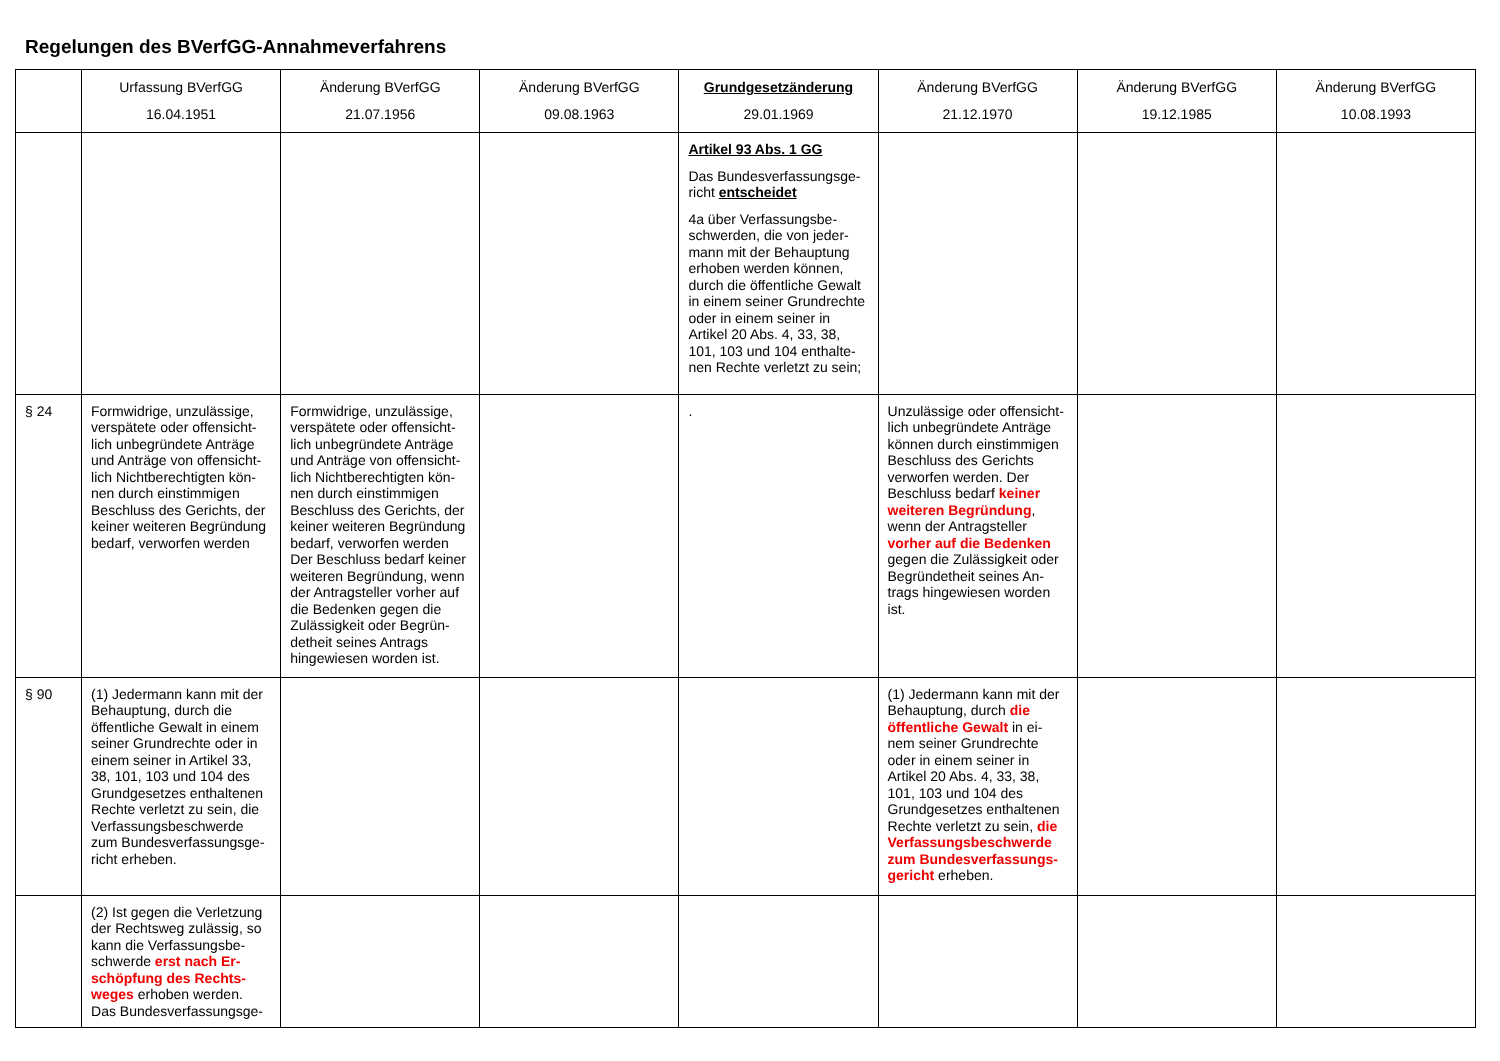Regelungen des BVerfGG-Annahmeverfahrens
| | Urfassung BVerfGG 16.04.1951 | Änderung BVerfGG 21.07.1956 | Änderung BVerfGG 09.08.1963 | Grundgesetzänderung 29.01.1969 | Änderung BVerfGG 21.12.1970 | Änderung BVerfGG 19.12.1985 | Änderung BVerfGG 10.08.1993 |
| --- | --- | --- | --- | --- | --- | --- | --- |
| | | | | Artikel 93 Abs. 1 GG Das Bundesverfassungsge-richt entscheidet 4a über Verfassungsbe-schwerden, die von jeder-mann mit der Behauptung erhoben werden können, durch die öffentliche Gewalt in einem seiner Grundrechte oder in einem seiner in Artikel 20 Abs. 4, 33, 38, 101, 103 und 104 enthalte-nen Rechte verletzt zu sein; | | | |
| § 24 | Formwidrige, unzulässige, verspätete oder offensicht-lich unbegründete Anträge und Anträge von offensicht-lich Nichtberechtigten kön-nen durch einstimmigen Beschluss des Gerichts, der keiner weiteren Begründung bedarf, verworfen werden | Formwidrige, unzulässige, verspätete oder offensicht-lich unbegründete Anträge und Anträge von offensicht-lich Nichtberechtigten kön-nen durch einstimmigen Beschluss des Gerichts, der keiner weiteren Begründung bedarf, verworfen werden Der Beschluss bedarf keiner weiteren Begründung, wenn der Antragsteller vorher auf die Bedenken gegen die Zulässigkeit oder Begrün-detheit seines Antrags hingewiesen worden ist. | | . | Unzulässige oder offensicht-lich unbegründete Anträge können durch einstimmigen Beschluss des Gerichts verworfen werden. Der Beschluss bedarf keiner weiteren Begründung , wenn der Antragsteller vorher auf die Bedenken gegen die Zulässigkeit oder Begründetheit seines An-trags hingewiesen worden ist. | | |
| § 90 | (1) Jedermann kann mit der Behauptung, durch die öffentliche Gewalt in einem seiner Grundrechte oder in einem seiner in Artikel 33, 38, 101, 103 und 104 des Grundgesetzes enthaltenen Rechte verletzt zu sein, die Verfassungsbeschwerde zum Bundesverfassungsge-richt erheben. | | | | (1) Jedermann kann mit der Behauptung, durch die öffentliche Gewalt in ei-nem seiner Grundrechte oder in einem seiner in Artikel 20 Abs. 4, 33, 38, 101, 103 und 104 des Grundgesetzes enthaltenen Rechte verletzt zu sein, die Verfassungsbeschwerde zum Bundesverfassungs-gericht erheben. | | |
| | (2) Ist gegen die Verletzung der Rechtsweg zulässig, so kann die Verfassungsbe-schwerde erst nach Er-schöpfung des Rechts-weges erhoben werden. Das Bundesverfassungsge- | | | | | | |